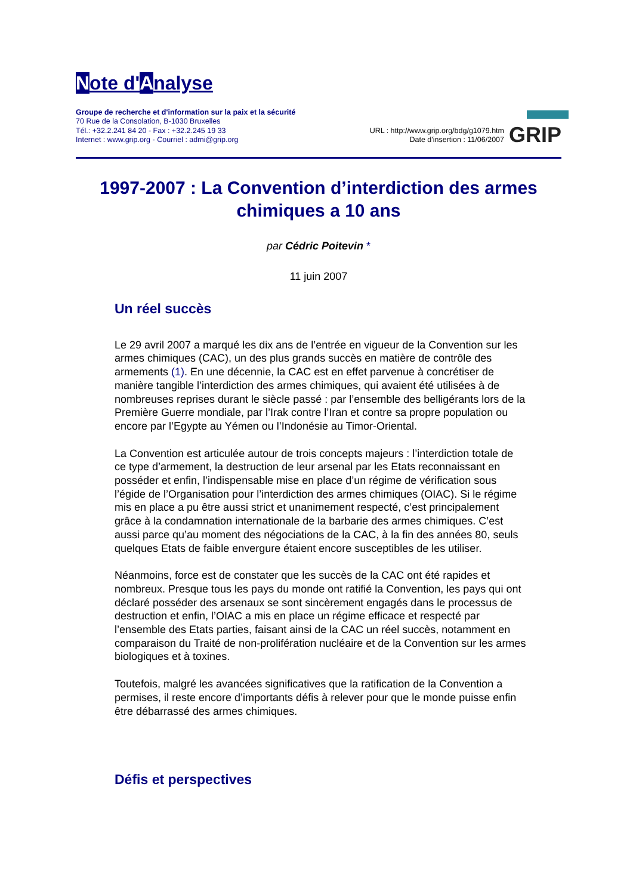Note d'Analyse
Groupe de recherche et d'information sur la paix et la sécurité
70 Rue de la Consolation, B-1030 Bruxelles
Tél.: +32.2.241 84 20 - Fax : +32.2.245 19 33
Internet : www.grip.org - Courriel : admi@grip.org
URL : http://www.grip.org/bdg/g1079.htm
Date d'insertion : 11/06/2007
GRIP
1997-2007 : La Convention d’interdiction des armes chimiques a 10 ans
par Cédric Poitevin *
11 juin 2007
Un réel succès
Le 29 avril 2007 a marqué les dix ans de l’entrée en vigueur de la Convention sur les armes chimiques (CAC), un des plus grands succès en matière de contrôle des armements (1). En une décennie, la CAC est en effet parvenue à concrétiser de manière tangible l’interdiction des armes chimiques, qui avaient été utilisées à de nombreuses reprises durant le siècle passé : par l’ensemble des belligérants lors de la Première Guerre mondiale, par l’Irak contre l’Iran et contre sa propre population ou encore par l’Egypte au Yémen ou l’Indonésie au Timor-Oriental.
La Convention est articulée autour de trois concepts majeurs : l’interdiction totale de ce type d’armement, la destruction de leur arsenal par les Etats reconnaissant en posséder et enfin, l’indispensable mise en place d’un régime de vérification sous l’égide de l’Organisation pour l’interdiction des armes chimiques (OIAC). Si le régime mis en place a pu être aussi strict et unanimement respecté, c’est principalement grâce à la condamnation internationale de la barbarie des armes chimiques. C’est aussi parce qu’au moment des négociations de la CAC, à la fin des années 80, seuls quelques Etats de faible envergure étaient encore susceptibles de les utiliser.
Néanmoins, force est de constater que les succès de la CAC ont été rapides et nombreux. Presque tous les pays du monde ont ratifié la Convention, les pays qui ont déclaré posséder des arsenaux se sont sincèrement engagés dans le processus de destruction et enfin, l’OIAC a mis en place un régime efficace et respecté par l’ensemble des Etats parties, faisant ainsi de la CAC un réel succès, notamment en comparaison du Traité de non-prolifération nucléaire et de la Convention sur les armes biologiques et à toxines.
Toutefois, malgré les avancées significatives que la ratification de la Convention a permises, il reste encore d’importants défis à relever pour que le monde puisse enfin être débarrassé des armes chimiques.
Défis et perspectives